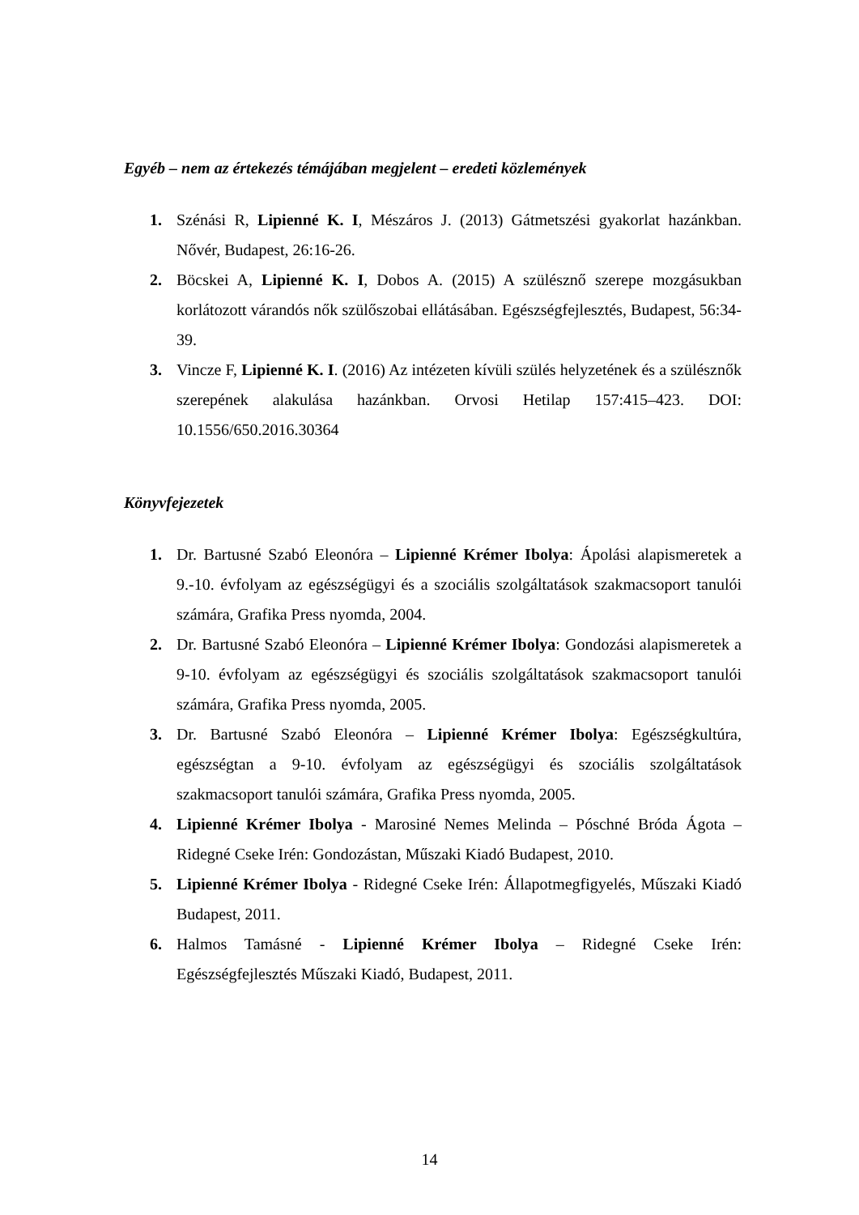Egyéb – nem az értekezés témájában megjelent – eredeti közlemények
1. Szénási R, Lipienné K. I, Mészáros J. (2013) Gátmetszési gyakorlat hazánkban. Nővér, Budapest, 26:16-26.
2. Böcskei A, Lipienné K. I, Dobos A. (2015) A szülésznő szerepe mozgásukban korlátozott várandós nők szülőszobai ellátásában. Egészségfejlesztés, Budapest, 56:34-39.
3. Vincze F, Lipienné K. I. (2016) Az intézeten kívüli szülés helyzetének és a szülésznők szerepének alakulása hazánkban. Orvosi Hetilap 157:415–423. DOI: 10.1556/650.2016.30364
Könyvfejezetek
1. Dr. Bartusné Szabó Eleonóra – Lipienné Krémer Ibolya: Ápolási alapismeretek a 9.-10. évfolyam az egészségügyi és a szociális szolgáltatások szakmacsoport tanulói számára, Grafika Press nyomda, 2004.
2. Dr. Bartusné Szabó Eleonóra – Lipienné Krémer Ibolya: Gondozási alapismeretek a 9-10. évfolyam az egészségügyi és szociális szolgáltatások szakmacsoport tanulói számára, Grafika Press nyomda, 2005.
3. Dr. Bartusné Szabó Eleonóra – Lipienné Krémer Ibolya: Egészségkultúra, egészségtan a 9-10. évfolyam az egészségügyi és szociális szolgáltatások szakmacsoport tanulói számára, Grafika Press nyomda, 2005.
4. Lipienné Krémer Ibolya - Marosiné Nemes Melinda – Póschné Bróda Ágota – Ridegné Cseke Irén: Gondozástan, Műszaki Kiadó Budapest, 2010.
5. Lipienné Krémer Ibolya - Ridegné Cseke Irén: Állapotmegfigyelés, Műszaki Kiadó Budapest, 2011.
6. Halmos Tamásné - Lipienné Krémer Ibolya – Ridegné Cseke Irén: Egészségfejlesztés Műszaki Kiadó, Budapest, 2011.
14